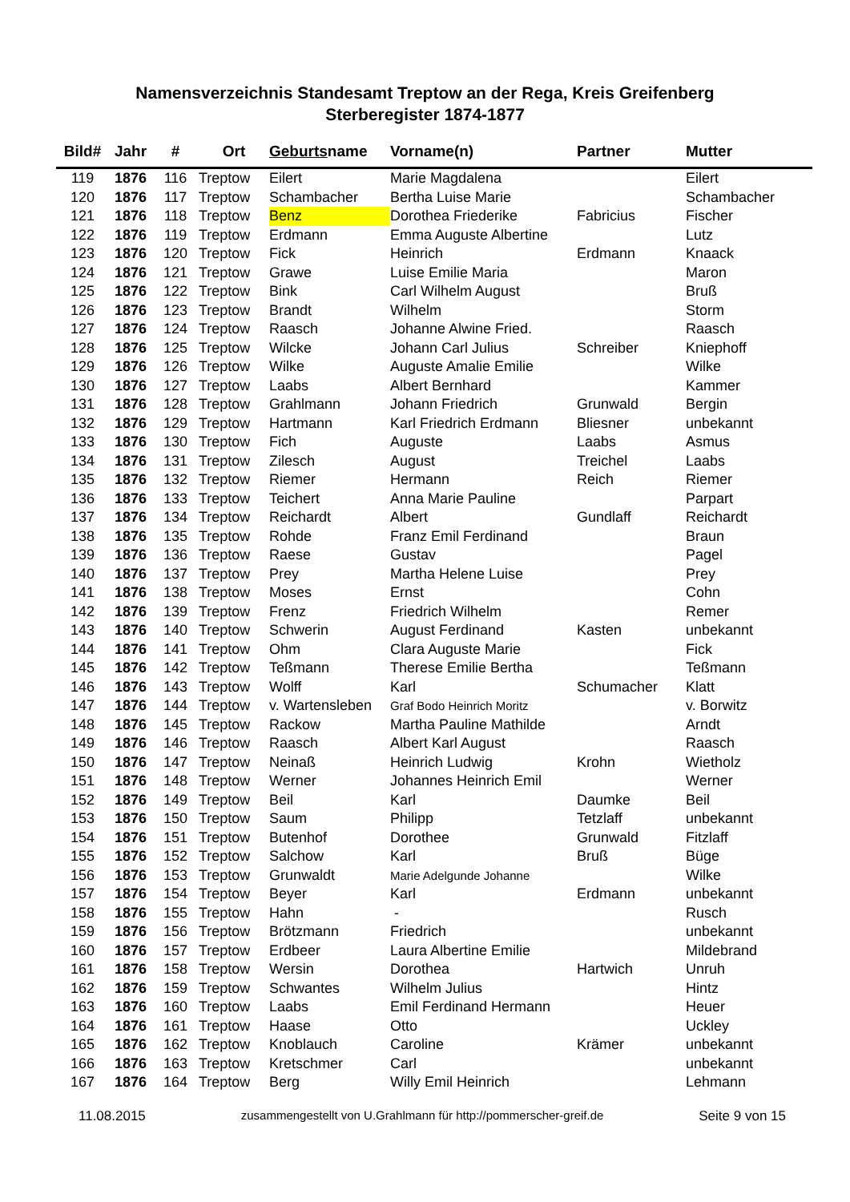Namensverzeichnis Standesamt Treptow an der Rega, Kreis Greifenberg
Sterberegister 1874-1877
| Bild# | Jahr | # | Ort | Geburts name | Vorname(n) | Partner | Mutter |
| --- | --- | --- | --- | --- | --- | --- | --- |
| 119 | 1876 | 116 | Treptow | Eilert | Marie Magdalena | | Eilert |
| 120 | 1876 | 117 | Treptow | Schambacher | Bertha Luise Marie | | Schambacher |
| 121 | 1876 | 118 | Treptow | Benz | Dorothea Friederike | Fabricius | Fischer |
| 122 | 1876 | 119 | Treptow | Erdmann | Emma Auguste Albertine | | Lutz |
| 123 | 1876 | 120 | Treptow | Fick | Heinrich | Erdmann | Knaack |
| 124 | 1876 | 121 | Treptow | Grawe | Luise Emilie Maria | | Maron |
| 125 | 1876 | 122 | Treptow | Bink | Carl Wilhelm August | | Bruß |
| 126 | 1876 | 123 | Treptow | Brandt | Wilhelm | | Storm |
| 127 | 1876 | 124 | Treptow | Raasch | Johanne Alwine Fried. | | Raasch |
| 128 | 1876 | 125 | Treptow | Wilcke | Johann Carl Julius | Schreiber | Kniephoff |
| 129 | 1876 | 126 | Treptow | Wilke | Auguste Amalie Emilie | | Wilke |
| 130 | 1876 | 127 | Treptow | Laabs | Albert Bernhard | | Kammer |
| 131 | 1876 | 128 | Treptow | Grahlmann | Johann Friedrich | Grunwald | Bergin |
| 132 | 1876 | 129 | Treptow | Hartmann | Karl Friedrich Erdmann | Bliesner | unbekannt |
| 133 | 1876 | 130 | Treptow | Fich | Auguste | Laabs | Asmus |
| 134 | 1876 | 131 | Treptow | Zilesch | August | Treichel | Laabs |
| 135 | 1876 | 132 | Treptow | Riemer | Hermann | Reich | Riemer |
| 136 | 1876 | 133 | Treptow | Teichert | Anna Marie Pauline | | Parpart |
| 137 | 1876 | 134 | Treptow | Reichardt | Albert | Gundlaff | Reichardt |
| 138 | 1876 | 135 | Treptow | Rohde | Franz Emil Ferdinand | | Braun |
| 139 | 1876 | 136 | Treptow | Raese | Gustav | | Pagel |
| 140 | 1876 | 137 | Treptow | Prey | Martha Helene Luise | | Prey |
| 141 | 1876 | 138 | Treptow | Moses | Ernst | | Cohn |
| 142 | 1876 | 139 | Treptow | Frenz | Friedrich Wilhelm | | Remer |
| 143 | 1876 | 140 | Treptow | Schwerin | August Ferdinand | Kasten | unbekannt |
| 144 | 1876 | 141 | Treptow | Ohm | Clara Auguste Marie | | Fick |
| 145 | 1876 | 142 | Treptow | Teßmann | Therese Emilie Bertha | | Teßmann |
| 146 | 1876 | 143 | Treptow | Wolff | Karl | Schumacher | Klatt |
| 147 | 1876 | 144 | Treptow | v. Wartensleben | Graf Bodo Heinrich Moritz | | v. Borwitz |
| 148 | 1876 | 145 | Treptow | Rackow | Martha Pauline Mathilde | | Arndt |
| 149 | 1876 | 146 | Treptow | Raasch | Albert Karl August | | Raasch |
| 150 | 1876 | 147 | Treptow | Neinaß | Heinrich Ludwig | Krohn | Wietholz |
| 151 | 1876 | 148 | Treptow | Werner | Johannes Heinrich Emil | | Werner |
| 152 | 1876 | 149 | Treptow | Beil | Karl | Daumke | Beil |
| 153 | 1876 | 150 | Treptow | Saum | Philipp | Tetzlaff | unbekannt |
| 154 | 1876 | 151 | Treptow | Butenhof | Dorothee | Grunwald | Fitzlaff |
| 155 | 1876 | 152 | Treptow | Salchow | Karl | Bruß | Büge |
| 156 | 1876 | 153 | Treptow | Grunwaldt | Marie Adelgunde Johanne | | Wilke |
| 157 | 1876 | 154 | Treptow | Beyer | Karl | Erdmann | unbekannt |
| 158 | 1876 | 155 | Treptow | Hahn | - | | Rusch |
| 159 | 1876 | 156 | Treptow | Brötzmann | Friedrich | | unbekannt |
| 160 | 1876 | 157 | Treptow | Erdbeer | Laura Albertine Emilie | | Mildebrand |
| 161 | 1876 | 158 | Treptow | Wersin | Dorothea | Hartwich | Unruh |
| 162 | 1876 | 159 | Treptow | Schwantes | Wilhelm Julius | | Hintz |
| 163 | 1876 | 160 | Treptow | Laabs | Emil Ferdinand Hermann | | Heuer |
| 164 | 1876 | 161 | Treptow | Haase | Otto | | Uckley |
| 165 | 1876 | 162 | Treptow | Knoblauch | Caroline | Krämer | unbekannt |
| 166 | 1876 | 163 | Treptow | Kretschmer | Carl | | unbekannt |
| 167 | 1876 | 164 | Treptow | Berg | Willy Emil Heinrich | | Lehmann |
11.08.2015 zusammengestellt von U.Grahlmann für http://pommerscher-greif.de Seite 9 von 15